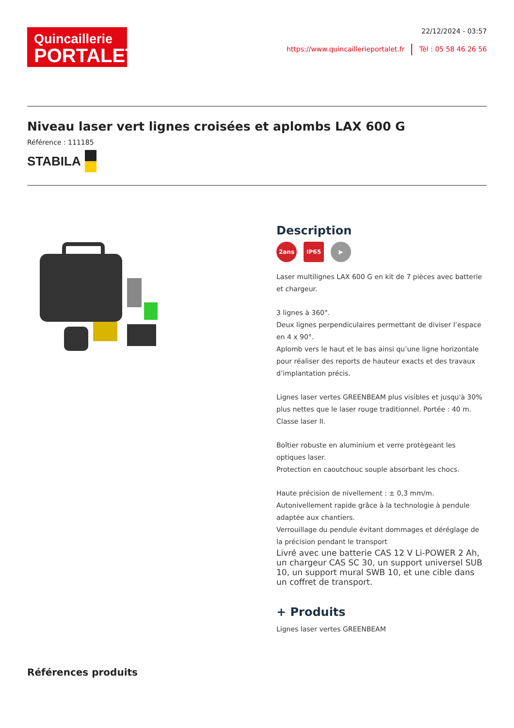Quincaillerie
PORTALET
22/12/2024 - 03:57
https://www.quincaillerieportalet.fr Tèl : 05 58 46 26 56
Niveau laser vert lignes croisées et aplombs LAX 600 G
Référence : 111185
STABILA
Description
2ans IP65 ▶
Laser multilignes LAX 600 G en kit de 7 pièces avec batterie et chargeur.
3 lignes à 360°.
Deux lignes perpendiculaires permettant de diviser l’espace en 4 x 90°.
Aplomb vers le haut et le bas ainsi qu’une ligne horizontale pour réaliser des reports de hauteur exacts et des travaux d’implantation précis.
Lignes laser vertes GREENBEAM plus visibles et jusqu'à 30% plus nettes que le laser rouge traditionnel. Portée : 40 m. Classe laser II.
Boîtier robuste en aluminium et verre protègeant les optiques laser.
Protection en caoutchouc souple absorbant les chocs.
Haute précision de nivellement : ± 0,3 mm/m.
Autonivellement rapide grâce à la technologie à pendule adaptée aux chantiers.
Verrouillage du pendule évitant dommages et déréglage de la précision pendant le transport
Livré avec une batterie CAS 12 V Li-POWER 2 Ah, un chargeur CAS SC 30, un support universel SUB 10, un support mural SWB 10, et une cible dans un coffret de transport.
+ Produits
Lignes laser vertes GREENBEAM
Références produits